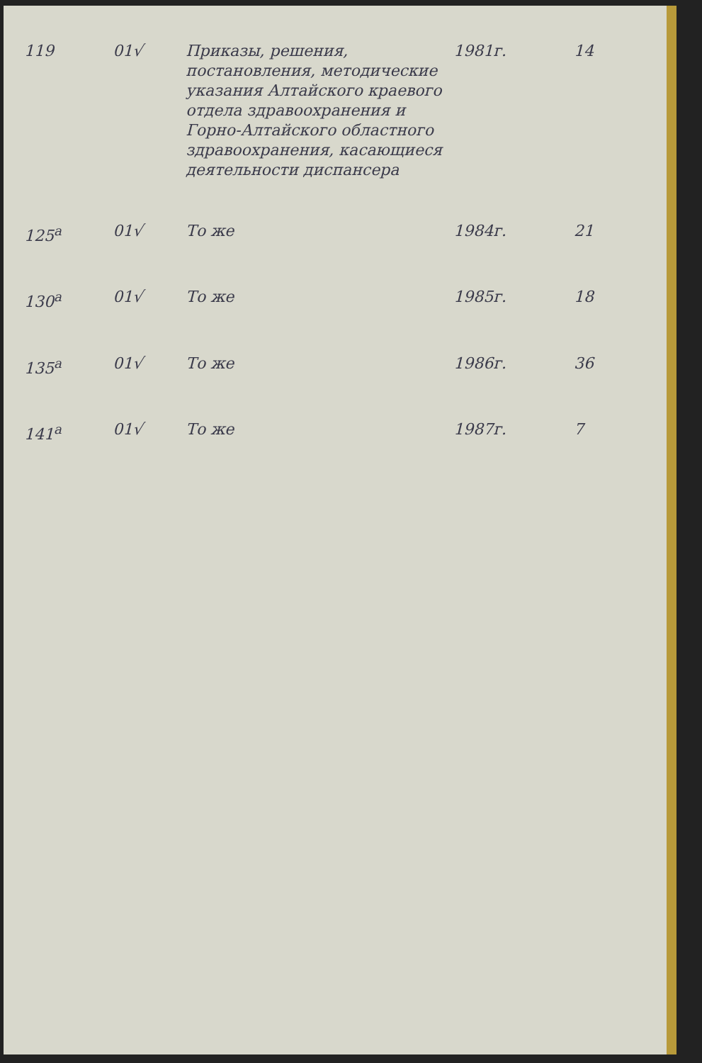| 119 | 01√ | Приказы, решения, постановления, методические указания Алтайского краевого отдела здравоохранения и Горно-Алтайского областного здравоохранения, касающиеся деятельности диспансера | 1981г. | 14 |
| 125<sup>а</sup> | 01√ | То же | 1984г. | 21 |
| 130<sup>а</sup> | 01√ | То же | 1985г. | 18 |
| 135<sup>а</sup> | 01√ | То же | 1986г. | 36 |
| 141<sup>а</sup> | 01√ | То же | 1987г. | 7 |